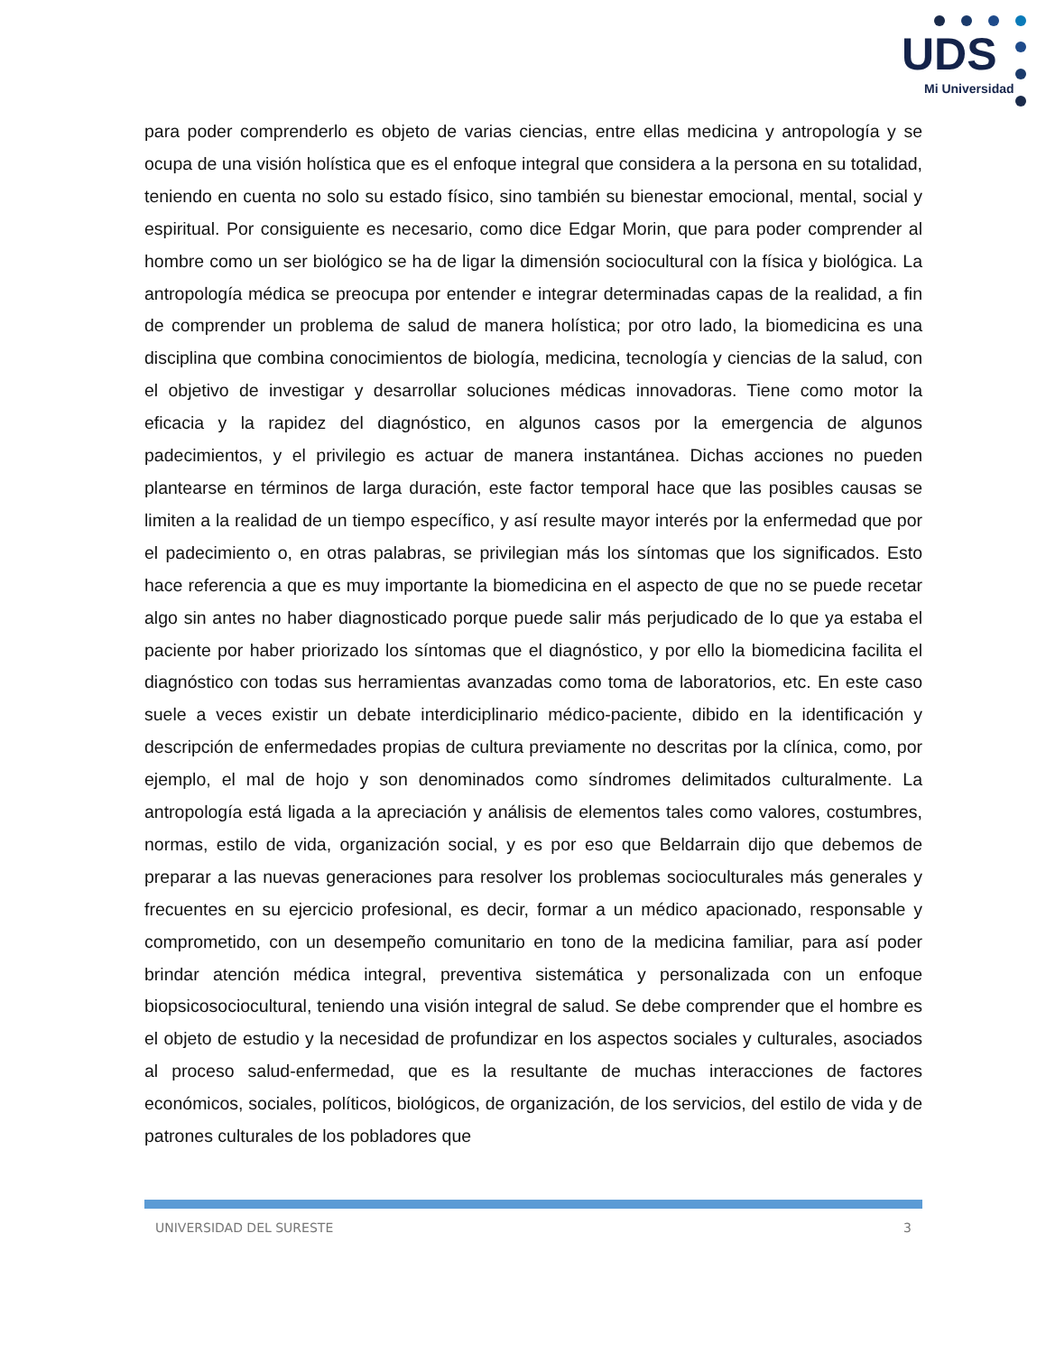UDS
Mi Universidad
para poder comprenderlo es objeto de varias ciencias, entre ellas medicina y antropología y se ocupa de una visión holística que es el enfoque integral que considera a la persona en su totalidad, teniendo en cuenta no solo su estado físico, sino también su bienestar emocional, mental, social y espiritual. Por consiguiente es necesario, como dice Edgar Morin, que para poder comprender al hombre como un ser biológico se ha de ligar la dimensión sociocultural con la física y biológica. La antropología médica se preocupa por entender e integrar determinadas capas de la realidad, a fin de comprender un problema de salud de manera holística; por otro lado, la biomedicina es una disciplina que combina conocimientos de biología, medicina, tecnología y ciencias de la salud, con el objetivo de investigar y desarrollar soluciones médicas innovadoras. Tiene como motor la eficacia y la rapidez del diagnóstico, en algunos casos por la emergencia de algunos padecimientos, y el privilegio es actuar de manera instantánea. Dichas acciones no pueden plantearse en términos de larga duración, este factor temporal hace que las posibles causas se limiten a la realidad de un tiempo específico, y así resulte mayor interés por la enfermedad que por el padecimiento o, en otras palabras, se privilegian más los síntomas que los significados. Esto hace referencia a que es muy importante la biomedicina en el aspecto de que no se puede recetar algo sin antes no haber diagnosticado porque puede salir más perjudicado de lo que ya estaba el paciente por haber priorizado los síntomas que el diagnóstico, y por ello la biomedicina facilita el diagnóstico con todas sus herramientas avanzadas como toma de laboratorios, etc. En este caso suele a veces existir un debate interdiciplinario médico-paciente, dibido en la identificación y descripción de enfermedades propias de cultura previamente no descritas por la clínica, como, por ejemplo, el mal de hojo y son denominados como síndromes delimitados culturalmente. La antropología está ligada a la apreciación y análisis de elementos tales como valores, costumbres, normas, estilo de vida, organización social, y es por eso que Beldarrain dijo que debemos de preparar a las nuevas generaciones para resolver los problemas socioculturales más generales y frecuentes en su ejercicio profesional, es decir, formar a un médico apacionado, responsable y comprometido, con un desempeño comunitario en tono de la medicina familiar, para así poder brindar atención médica integral, preventiva sistemática y personalizada con un enfoque biopsicosociocultural, teniendo una visión integral de salud. Se debe comprender que el hombre es el objeto de estudio y la necesidad de profundizar en los aspectos sociales y culturales, asociados al proceso salud-enfermedad, que es la resultante de muchas interacciones de factores económicos, sociales, políticos, biológicos, de organización, de los servicios, del estilo de vida y de patrones culturales de los pobladores que
UNIVERSIDAD DEL SURESTE 3